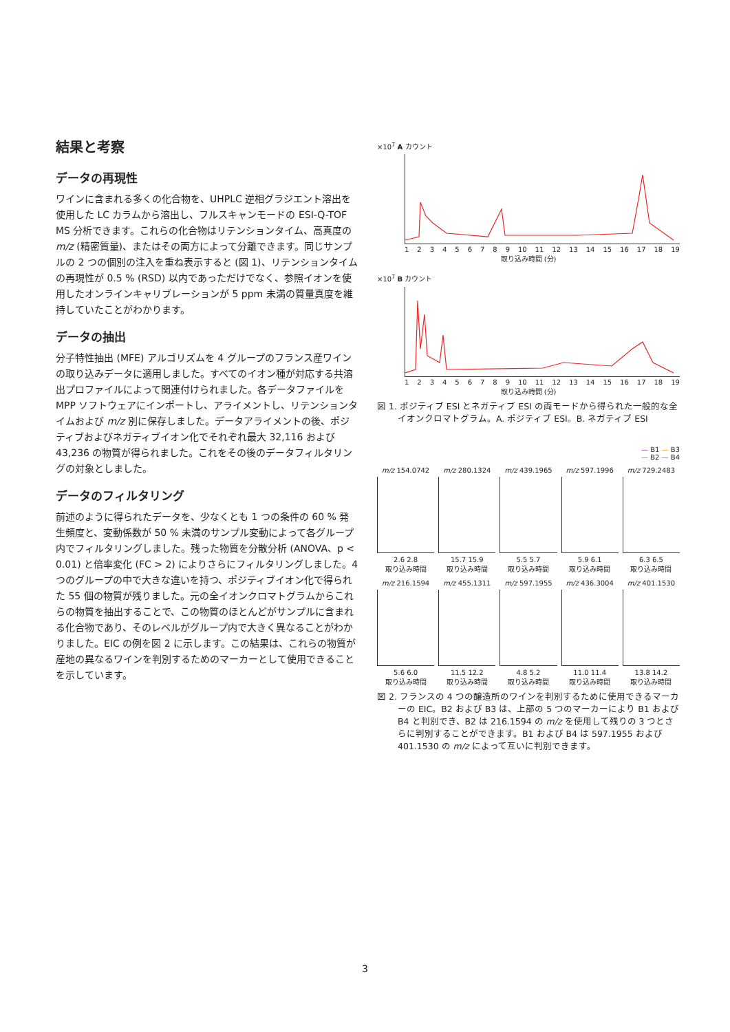結果と考察
データの再現性
ワインに含まれる多くの化合物を、UHPLC 逆相グラジエント溶出を使用した LC カラムから溶出し、フルスキャンモードの ESI-Q-TOF MS 分析できます。これらの化合物はリテンションタイム、高真度の m/z (精密質量)、またはその両方によって分離できます。同じサンプルの 2 つの個別の注入を重ね表示すると (図 1)、リテンションタイムの再現性が 0.5 % (RSD) 以内であっただけでなく、参照イオンを使用したオンラインキャリブレーションが 5 ppm 未満の質量真度を維持していたことがわかります。
データの抽出
分子特性抽出 (MFE) アルゴリズムを 4 グループのフランス産ワインの取り込みデータに適用しました。すべてのイオン種が対応する共溶出プロファイルによって関連付けられました。各データファイルを MPP ソフトウェアにインポートし、アライメントし、リテンションタイムおよび m/z 別に保存しました。データアライメントの後、ポジティブおよびネガティブイオン化でそれぞれ最大 32,116 および 43,236 の物質が得られました。これをその後のデータフィルタリングの対象としました。
データのフィルタリング
前述のように得られたデータを、少なくとも 1 つの条件の 60 % 発生頻度と、変動係数が 50 % 未満のサンプル変動によって各グループ内でフィルタリングしました。残った物質を分散分析 (ANOVA、p < 0.01) と倍率変化 (FC > 2) によりさらにフィルタリングしました。4 つのグループの中で大きな違いを持つ、ポジティブイオン化で得られた 55 個の物質が残りました。元の全イオンクロマトグラムからこれらの物質を抽出することで、この物質のほとんどがサンプルに含まれる化合物であり、そのレベルがグループ内で大きく異なることがわかりました。EIC の例を図 2 に示します。この結果は、これらの物質が産地の異なるワインを判別するためのマーカーとして使用できることを示しています。
×10<sup>7</sup> A カウント
123456789 10 11 12 13 14 15 16 17 18 19
取り込み時間 (分)
×10<sup>7</sup> B カウント
123456789 10 11 12 13 14 15 16 17 18 19
取り込み時間 (分)
図 1. ポジティブ ESI とネガティブ ESI の両モードから得られた一般的な全イオンクロマトグラム。A. ポジティブ ESI。B. ネガティブ ESI
— B1 — B3
— B2 — B4
m/z 154.0742
2.6 2.8
取り込み時間
m/z 280.1324
15.7 15.9
取り込み時間
m/z 439.1965
5.5 5.7
取り込み時間
m/z 597.1996
5.9 6.1
取り込み時間
m/z 729.2483
6.3 6.5
取り込み時間
m/z 216.1594
5.6 6.0
取り込み時間
m/z 455.1311
11.5 12.2
取り込み時間
m/z 597.1955
4.8 5.2
取り込み時間
m/z 436.3004
11.0 11.4
取り込み時間
m/z 401.1530
13.8 14.2
取り込み時間
図 2. フランスの 4 つの醸造所のワインを判別するために使用できるマーカーの EIC。B2 および B3 は、上部の 5 つのマーカーにより B1 および B4 と判別でき、B2 は 216.1594 の m/z を使用して残りの 3 つとさらに判別することができます。B1 および B4 は 597.1955 および 401.1530 の m/z によって互いに判別できます。
3